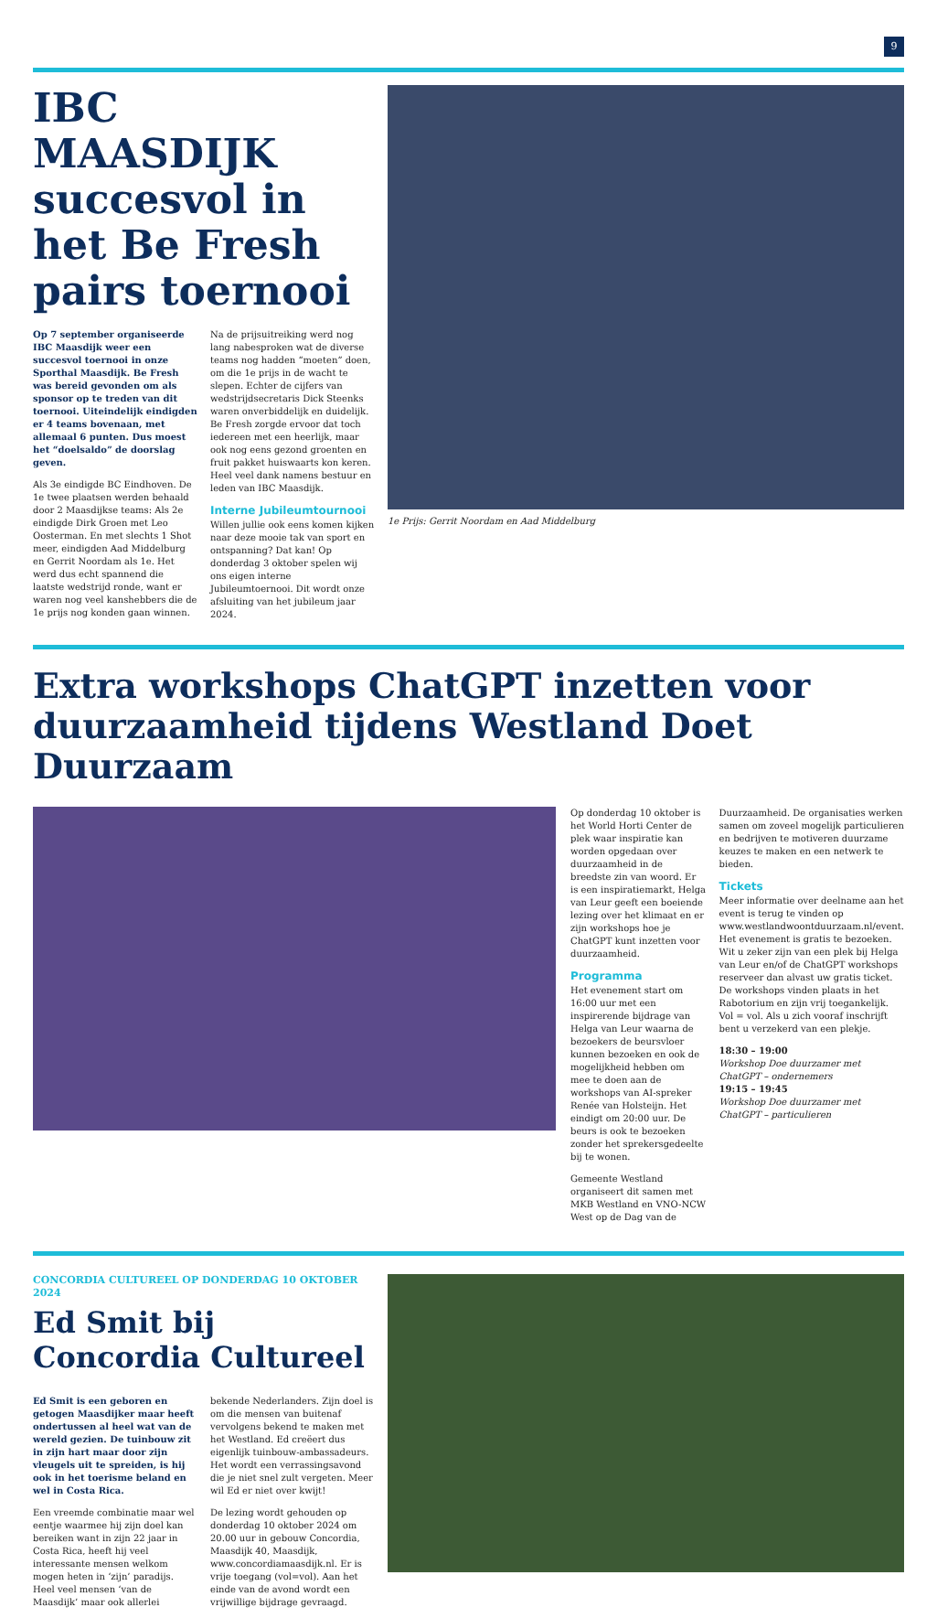9
IBC MAASDIJK succesvol in het Be Fresh pairs toernooi
Op 7 september organiseerde IBC Maasdijk weer een succesvol toernooi in onze Sporthal Maasdijk. Be Fresh was bereid gevonden om als sponsor op te treden van dit toernooi. Uiteindelijk eindigden er 4 teams bovenaan, met allemaal 6 punten. Dus moest het “doelsaldo” de doorslag geven.
Als 3e eindigde BC Eindhoven. De 1e twee plaatsen werden behaald door 2 Maasdijkse teams: Als 2e eindigde Dirk Groen met Leo Oosterman. En met slechts 1 Shot meer, eindigden Aad Middelburg en Gerrit Noordam als 1e. Het werd dus echt spannend die laatste wedstrijd ronde, want er waren nog veel kanshebbers die de 1e prijs nog konden gaan winnen.
Na de prijsuitreiking werd nog lang nabesproken wat de diverse teams nog hadden “moeten” doen, om die 1e prijs in de wacht te slepen. Echter de cijfers van wedstrijdsecretaris Dick Steenks waren onverbiddelijk en duidelijk. Be Fresh zorgde ervoor dat toch iedereen met een heerlijk, maar ook nog eens gezond groenten en fruit pakket huiswaarts kon keren. Heel veel dank namens bestuur en leden van IBC Maasdijk.
Interne Jubileumtournooi
Willen jullie ook eens komen kijken naar deze mooie tak van sport en ontspanning? Dat kan! Op donderdag 3 oktober spelen wij ons eigen interne Jubileumtoernooi. Dit wordt onze afsluiting van het jubileum jaar 2024.
1e Prijs: Gerrit Noordam en Aad Middelburg
Extra workshops ChatGPT inzetten voor duurzaamheid tijdens Westland Doet Duurzaam
Op donderdag 10 oktober is het World Horti Center de plek waar inspiratie kan worden opgedaan over duurzaamheid in de breedste zin van woord. Er is een inspiratiemarkt, Helga van Leur geeft een boeiende lezing over het klimaat en er zijn workshops hoe je ChatGPT kunt inzetten voor duurzaamheid.
Programma
Het evenement start om 16:00 uur met een inspirerende bijdrage van Helga van Leur waarna de bezoekers de beursvloer kunnen bezoeken en ook de mogelijkheid hebben om mee te doen aan de workshops van AI-spreker Renée van Holsteijn. Het eindigt om 20:00 uur. De beurs is ook te bezoeken zonder het sprekersgedeelte bij te wonen.
Gemeente Westland organiseert dit samen met MKB Westland en VNO-NCW West op de Dag van de
Duurzaamheid. De organisaties werken samen om zoveel mogelijk particulieren en bedrijven te motiveren duurzame keuzes te maken en een netwerk te bieden.
Tickets
Meer informatie over deelname aan het event is terug te vinden op www.westlandwoontduurzaam.nl/event. Het evenement is gratis te bezoeken. Wit u zeker zijn van een plek bij Helga van Leur en/of de ChatGPT workshops reserveer dan alvast uw gratis ticket. De workshops vinden plaats in het Rabotorium en zijn vrij toegankelijk. Vol = vol. Als u zich vooraf inschrijft bent u verzekerd van een plekje.
18:30 – 19:00
Workshop Doe duurzamer met ChatGPT – ondernemers
19:15 – 19:45
Workshop Doe duurzamer met ChatGPT – particulieren
CONCORDIA CULTUREEL OP DONDERDAG 10 OKTOBER 2024
Ed Smit bij Concordia Cultureel
Ed Smit is een geboren en getogen Maasdijker maar heeft ondertussen al heel wat van de wereld gezien. De tuinbouw zit in zijn hart maar door zijn vleugels uit te spreiden, is hij ook in het toerisme beland en wel in Costa Rica.
Een vreemde combinatie maar wel eentje waarmee hij zijn doel kan bereiken want in zijn 22 jaar in Costa Rica, heeft hij veel interessante mensen welkom mogen heten in ‘zijn’ paradijs. Heel veel mensen ‘van de Maasdijk’ maar ook allerlei
bekende Nederlanders. Zijn doel is om die mensen van buitenaf vervolgens bekend te maken met het Westland. Ed creëert dus eigenlijk tuinbouw-ambassadeurs. Het wordt een verrassingsavond die je niet snel zult vergeten. Meer wil Ed er niet over kwijt!
De lezing wordt gehouden op donderdag 10 oktober 2024 om 20.00 uur in gebouw Concordia, Maasdijk 40, Maasdijk, www.concordiamaasdijk.nl. Er is vrije toegang (vol=vol). Aan het einde van de avond wordt een vrijwillige bijdrage gevraagd.